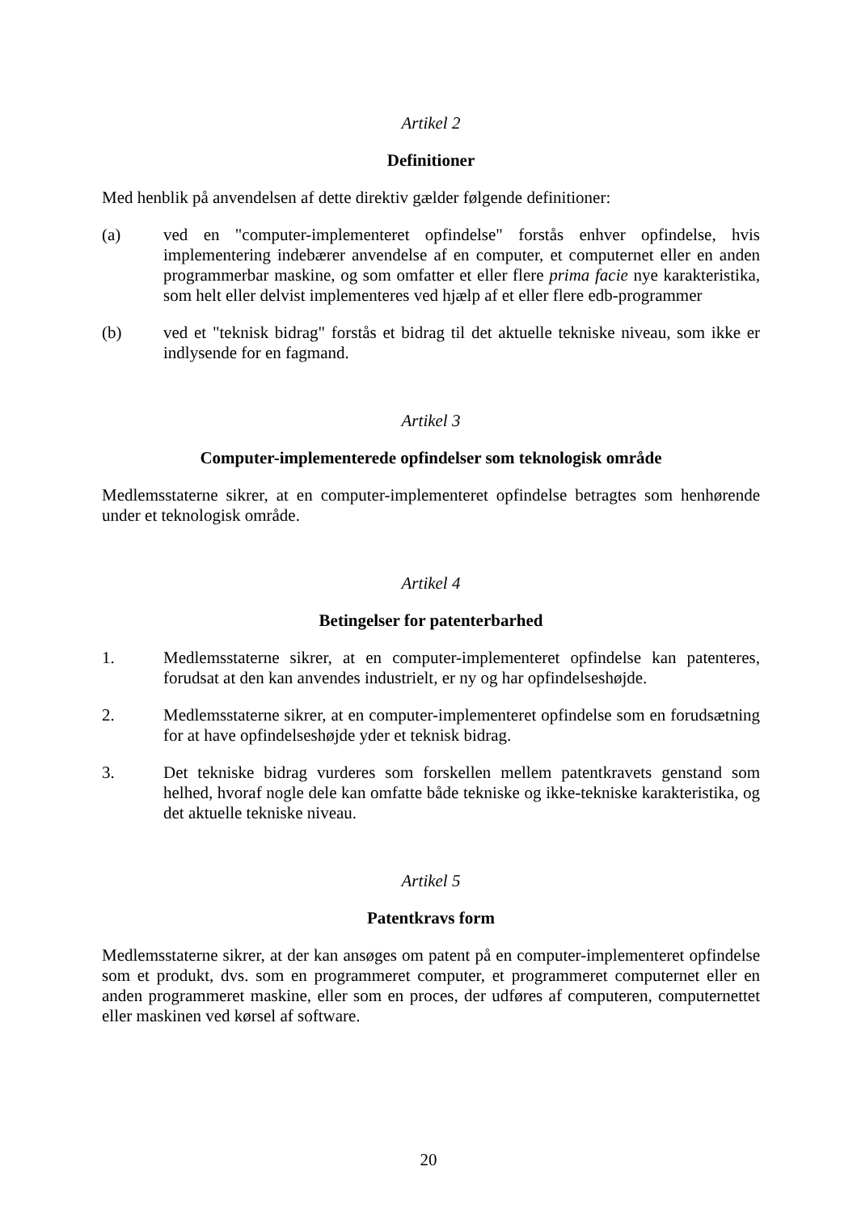Artikel 2
Definitioner
Med henblik på anvendelsen af dette direktiv gælder følgende definitioner:
(a) ved en "computer-implementeret opfindelse" forstås enhver opfindelse, hvis implementering indebærer anvendelse af en computer, et computernet eller en anden programmerbar maskine, og som omfatter et eller flere prima facie nye karakteristika, som helt eller delvist implementeres ved hjælp af et eller flere edb-programmer
(b) ved et "teknisk bidrag" forstås et bidrag til det aktuelle tekniske niveau, som ikke er indlysende for en fagmand.
Artikel 3
Computer-implementerede opfindelser som teknologisk område
Medlemsstaterne sikrer, at en computer-implementeret opfindelse betragtes som henhørende under et teknologisk område.
Artikel 4
Betingelser for patenterbarhed
1. Medlemsstaterne sikrer, at en computer-implementeret opfindelse kan patenteres, forudsat at den kan anvendes industrielt, er ny og har opfindelseshøjde.
2. Medlemsstaterne sikrer, at en computer-implementeret opfindelse som en forudsætning for at have opfindelseshøjde yder et teknisk bidrag.
3. Det tekniske bidrag vurderes som forskellen mellem patentkravets genstand som helhed, hvoraf nogle dele kan omfatte både tekniske og ikke-tekniske karakteristika, og det aktuelle tekniske niveau.
Artikel 5
Patentkravs form
Medlemsstaterne sikrer, at der kan ansøges om patent på en computer-implementeret opfindelse som et produkt, dvs. som en programmeret computer, et programmeret computernet eller en anden programmeret maskine, eller som en proces, der udføres af computeren, computernettet eller maskinen ved kørsel af software.
20